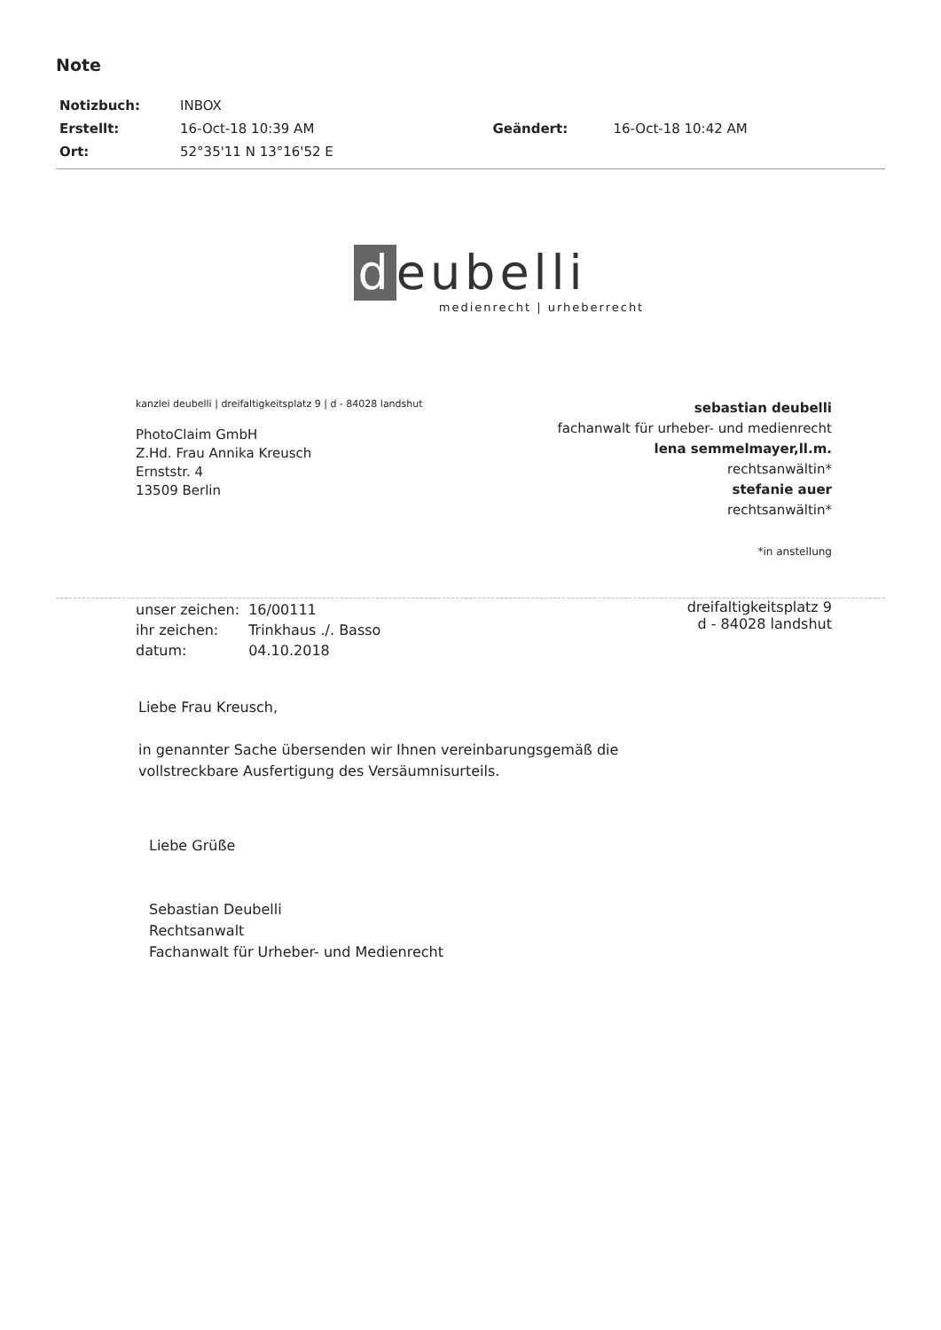Note
| Notizbuch: | INBOX | | |
| Erstellt: | 16-Oct-18 10:39 AM | Geändert: | 16-Oct-18 10:42 AM |
| Ort: | 52°35'11 N 13°16'52 E | | |
d eubelli
medienrecht | urheberrecht
kanzlei deubelli | dreifaltigkeitsplatz 9 | d - 84028 landshut
PhotoClaim GmbH
Z.Hd. Frau Annika Kreusch
Ernststr. 4
13509 Berlin
sebastian deubelli
fachanwalt für urheber- und medienrecht
lena semmelmayer,ll.m.
rechtsanwältin*
stefanie auer
rechtsanwältin*
*in anstellung
| unser zeichen: | 16/00111 |
| ihr zeichen: | Trinkhaus ./. Basso |
| datum: | 04.10.2018 |
dreifaltigkeitsplatz 9
d - 84028 landshut
Liebe Frau Kreusch,
in genannter Sache übersenden wir Ihnen vereinbarungsgemäß die
vollstreckbare Ausfertigung des Versäumnisurteils.
Liebe Grüße
Sebastian Deubelli
Rechtsanwalt
Fachanwalt für Urheber- und Medienrecht